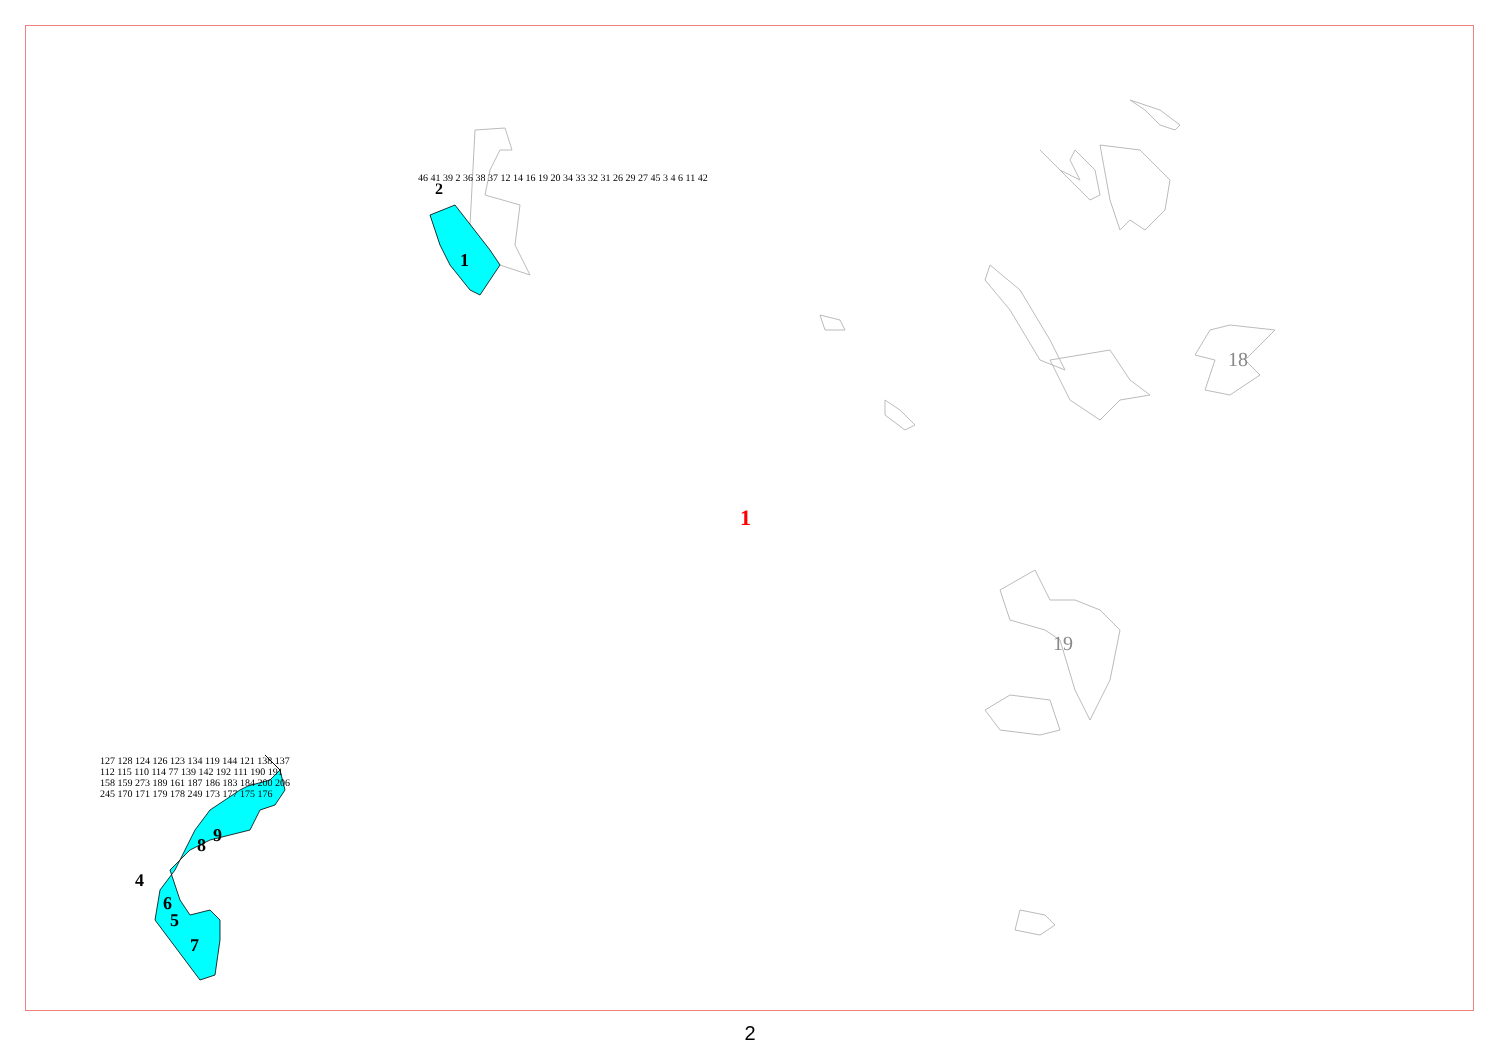1
18
19
1
2
4
5
6
7
8 9
46 41 39 2 36 38 37 12 14 16 19 20 34 33 32 31 26 29 27 45 3 4 6 11 42
127 128 124 126 123 134 119 144 121 138 137 112 115 110 114 77 139 142 192 111 190 191 158 159 273 189 161 187 186 183 184 200 206 245 170 171 179 178 249 173 177 175 176
2